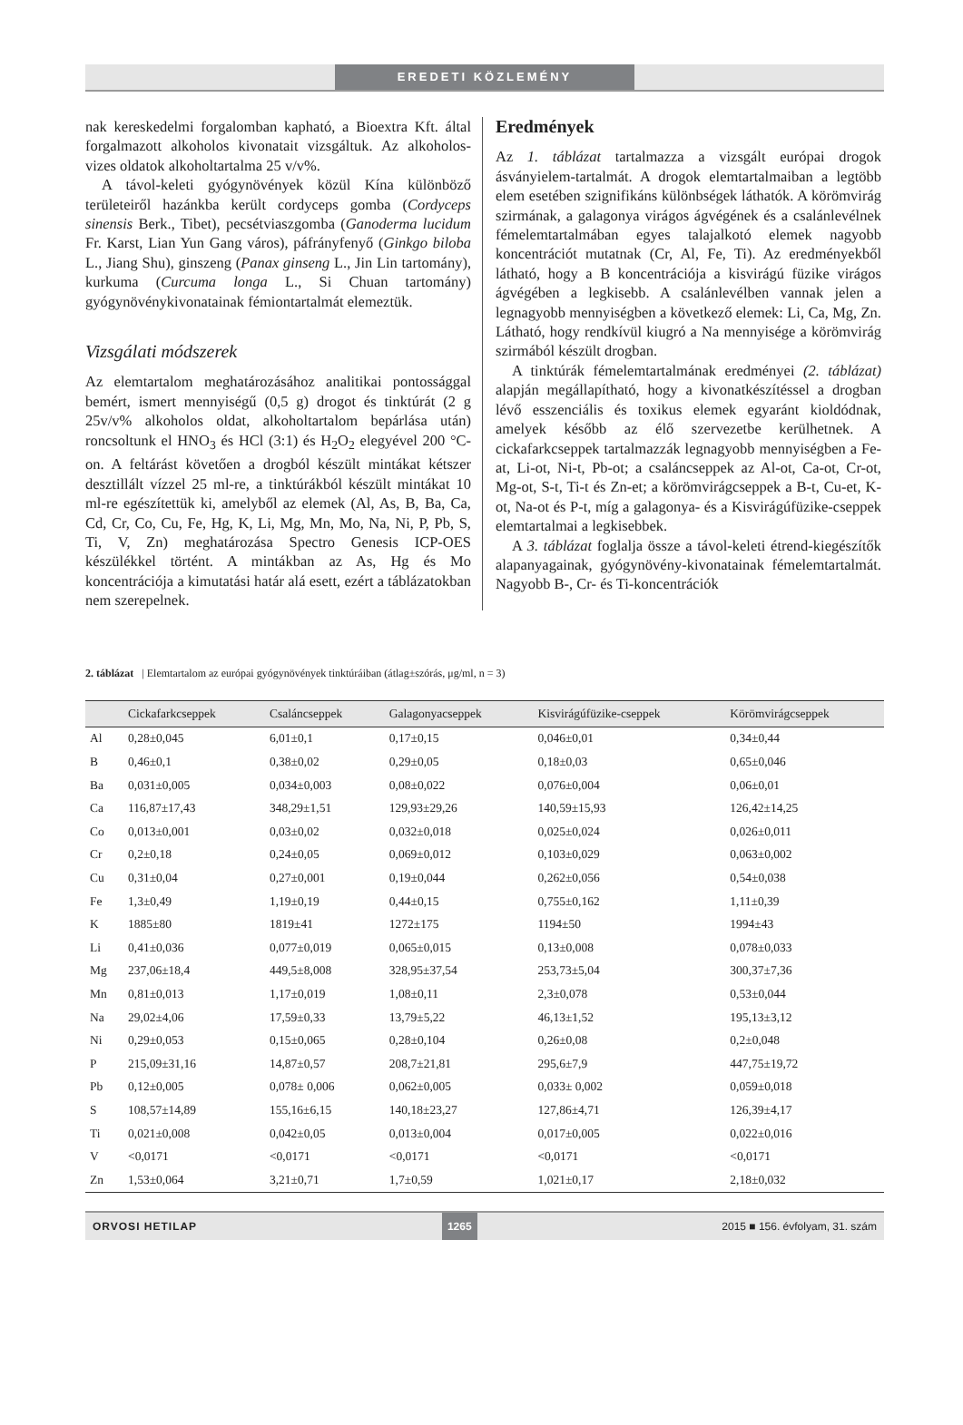EREDETI KÖZLEMÉNY
nak kereskedelmi forgalomban kapható, a Bioextra Kft. által forgalmazott alkoholos kivonatait vizsgáltuk. Az alkoholos-vizes oldatok alkoholtartalma 25 v/v%.
A távol-keleti gyógynövények közül Kína különböző területeiről hazánkba került cordyceps gomba (Cordyceps sinensis Berk., Tibet), pecsétviaszgomba (Ganoderma lucidum Fr. Karst, Lian Yun Gang város), páfrányfenyő (Ginkgo biloba L., Jiang Shu), ginszeng (Panax ginseng L., Jin Lin tartomány), kurkuma (Curcuma longa L., Si Chuan tartomány) gyógynövénykivonatainak fémiontartalmát elemeztük.
Vizsgálati módszerek
Az elemtartalom meghatározásához analitikai pontossággal bemért, ismert mennyiségű (0,5 g) drogot és tinktúrát (2 g 25v/v% alkoholos oldat, alkoholtartalom bepárlása után) roncsoltunk el HNO<sub>3</sub> és HCl (3:1) és H<sub>2</sub>O<sub>2</sub> elegyével 200 °C-on. A feltárást követően a drogból készült mintákat kétszer desztillált vízzel 25 ml-re, a tinktúrákból készült mintákat 10 ml-re egészítettük ki, amelyből az elemek (Al, As, B, Ba, Ca, Cd, Cr, Co, Cu, Fe, Hg, K, Li, Mg, Mn, Mo, Na, Ni, P, Pb, S, Ti, V, Zn) meghatározása Spectro Genesis ICP-OES készülékkel történt. A mintákban az As, Hg és Mo koncentrációja a kimutatási határ alá esett, ezért a táblázatokban nem szerepelnek.
Eredmények
Az 1. táblázat tartalmazza a vizsgált európai drogok ásványielem-tartalmát. A drogok elemtartalmaiban a legtöbb elem esetében szignifikáns különbségek láthatók. A körömvirág szirmának, a galagonya virágos ágvégének és a csalánlevélnek fémelemtartalmában egyes talajalkotó elemek nagyobb koncentrációt mutatnak (Cr, Al, Fe, Ti). Az eredményekből látható, hogy a B koncentrációja a kisvirágú füzike virágos ágvégében a legkisebb. A csalánlevélben vannak jelen a legnagyobb mennyiségben a következő elemek: Li, Ca, Mg, Zn. Látható, hogy rendkívül kiugró a Na mennyisége a körömvirág szirmából készült drogban.
A tinktúrák fémelemtartalmának eredményei (2. táblázat) alapján megállapítható, hogy a kivonatkészítéssel a drogban lévő esszenciális és toxikus elemek egyaránt kioldódnak, amelyek később az élő szervezetbe kerülhetnek. A cickafarkcseppek tartalmazzák legnagyobb mennyiségben a Fe-at, Li-ot, Ni-t, Pb-ot; a csaláncseppek az Al-ot, Ca-ot, Cr-ot, Mg-ot, S-t, Ti-t és Zn-et; a körömvirágcseppek a B-t, Cu-et, K-ot, Na-ot és P-t, míg a galagonya- és a Kisvirágúfüzike-cseppek elemtartalmai a legkisebbek.
A 3. táblázat foglalja össze a távol-keleti étrend-kiegészítők alapanyagainak, gyógynövény-kivonatainak fémelemtartalmát. Nagyobb B-, Cr- és Ti-koncentrációk
2. táblázat | Elemtartalom az európai gyógynövények tinktúráiban (átlag±szórás, μg/ml, n = 3)
| | Cickafarkcseppek | Csaláncseppek | Galagonyacseppek | Kisvirágúfüzike-cseppek | Körömvirágcseppek |
| --- | --- | --- | --- | --- | --- |
| Al | 0,28±0,045 | 6,01±0,1 | 0,17±0,15 | 0,046±0,01 | 0,34±0,44 |
| B | 0,46±0,1 | 0,38±0,02 | 0,29±0,05 | 0,18±0,03 | 0,65±0,046 |
| Ba | 0,031±0,005 | 0,034±0,003 | 0,08±0,022 | 0,076±0,004 | 0,06±0,01 |
| Ca | 116,87±17,43 | 348,29±1,51 | 129,93±29,26 | 140,59±15,93 | 126,42±14,25 |
| Co | 0,013±0,001 | 0,03±0,02 | 0,032±0,018 | 0,025±0,024 | 0,026±0,011 |
| Cr | 0,2±0,18 | 0,24±0,05 | 0,069±0,012 | 0,103±0,029 | 0,063±0,002 |
| Cu | 0,31±0,04 | 0,27±0,001 | 0,19±0,044 | 0,262±0,056 | 0,54±0,038 |
| Fe | 1,3±0,49 | 1,19±0,19 | 0,44±0,15 | 0,755±0,162 | 1,11±0,39 |
| K | 1885±80 | 1819±41 | 1272±175 | 1194±50 | 1994±43 |
| Li | 0,41±0,036 | 0,077±0,019 | 0,065±0,015 | 0,13±0,008 | 0,078±0,033 |
| Mg | 237,06±18,4 | 449,5±8,008 | 328,95±37,54 | 253,73±5,04 | 300,37±7,36 |
| Mn | 0,81±0,013 | 1,17±0,019 | 1,08±0,11 | 2,3±0,078 | 0,53±0,044 |
| Na | 29,02±4,06 | 17,59±0,33 | 13,79±5,22 | 46,13±1,52 | 195,13±3,12 |
| Ni | 0,29±0,053 | 0,15±0,065 | 0,28±0,104 | 0,26±0,08 | 0,2±0,048 |
| P | 215,09±31,16 | 14,87±0,57 | 208,7±21,81 | 295,6±7,9 | 447,75±19,72 |
| Pb | 0,12±0,005 | 0,078± 0,006 | 0,062±0,005 | 0,033± 0,002 | 0,059±0,018 |
| S | 108,57±14,89 | 155,16±6,15 | 140,18±23,27 | 127,86±4,71 | 126,39±4,17 |
| Ti | 0,021±0,008 | 0,042±0,05 | 0,013±0,004 | 0,017±0,005 | 0,022±0,016 |
| V | <0,0171 | <0,0171 | <0,0171 | <0,0171 | <0,0171 |
| Zn | 1,53±0,064 | 3,21±0,71 | 1,7±0,59 | 1,021±0,17 | 2,18±0,032 |
ORVOSI HETILAP 1265 2015 ■ 156. évfolyam, 31. szám